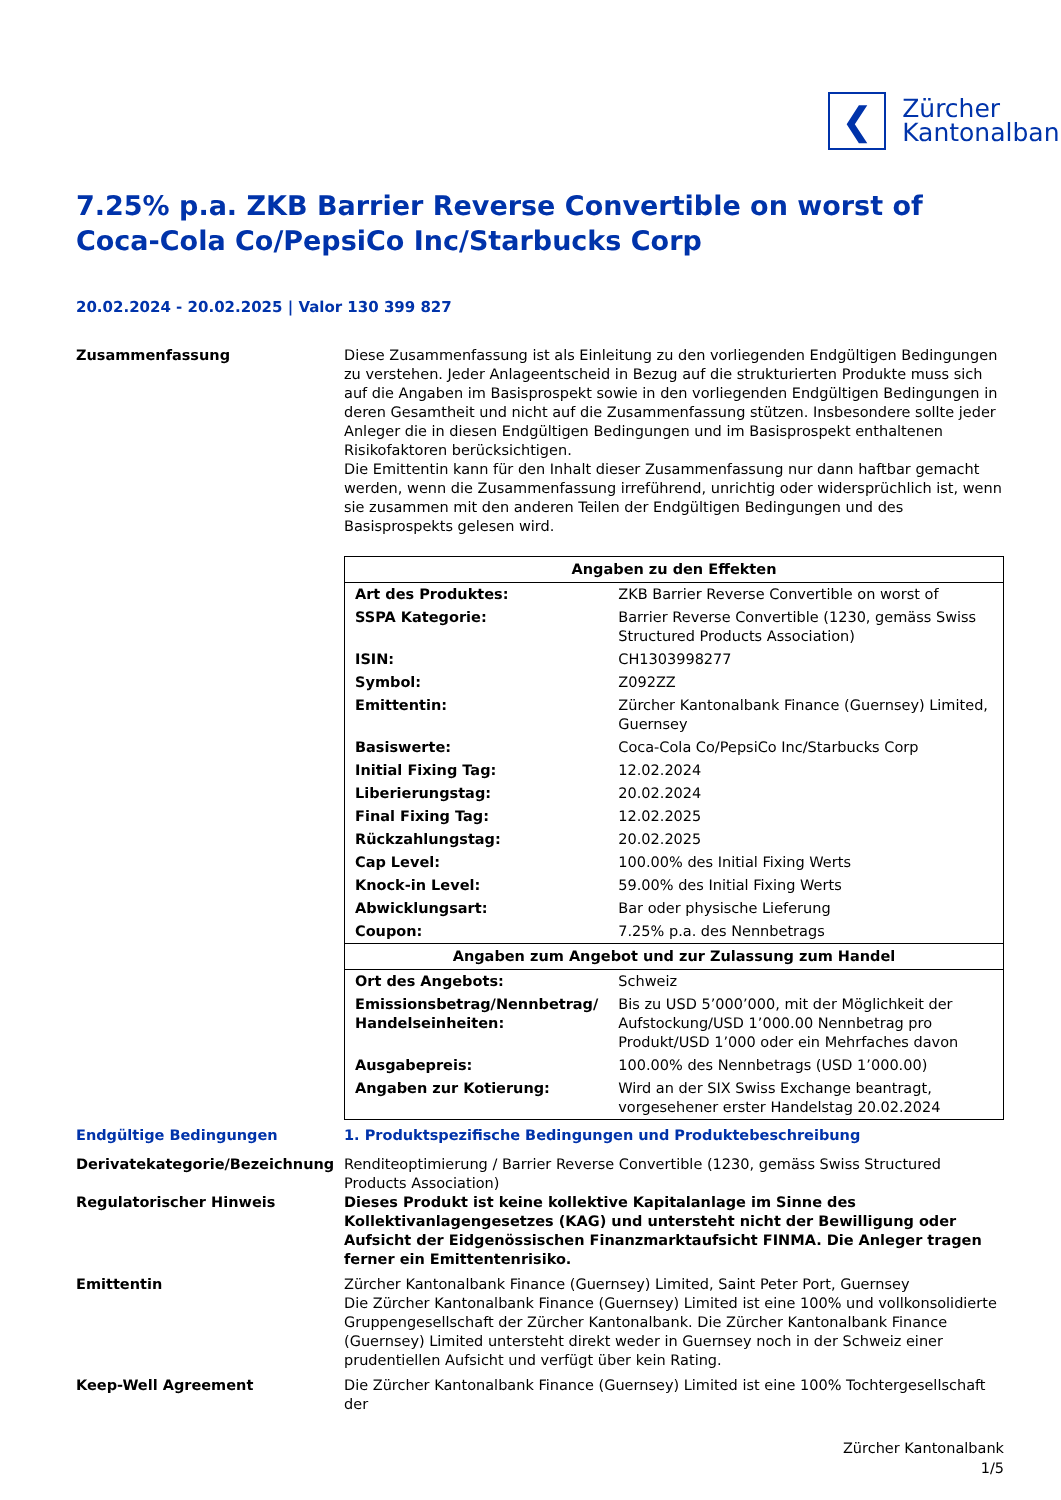❮
Zürcher
Kantonalbank
7.25% p.a. ZKB Barrier Reverse Convertible on worst of Coca-Cola Co/PepsiCo Inc/Starbucks Corp
20.02.2024 - 20.02.2025 | Valor 130 399 827
Zusammenfassung Diese Zusammenfassung ist als Einleitung zu den vorliegenden Endgültigen Bedingungen zu verstehen. Jeder Anlageentscheid in Bezug auf die strukturierten Produkte muss sich auf die Angaben im Basisprospekt sowie in den vorliegenden Endgültigen Bedingungen in deren Gesamtheit und nicht auf die Zusammenfassung stützen. Insbesondere sollte jeder Anleger die in diesen Endgültigen Bedingungen und im Basisprospekt enthaltenen Risikofaktoren berücksichtigen.
Die Emittentin kann für den Inhalt dieser Zusammenfassung nur dann haftbar gemacht werden, wenn die Zusammenfassung irreführend, unrichtig oder widersprüchlich ist, wenn sie zusammen mit den anderen Teilen der Endgültigen Bedingungen und des Basisprospekts gelesen wird.
| Angaben zu den Effekten | |
| --- | --- |
| Art des Produktes: | ZKB Barrier Reverse Convertible on worst of |
| SSPA Kategorie: | Barrier Reverse Convertible (1230, gemäss Swiss Structured Products Association) |
| ISIN: | CH1303998277 |
| Symbol: | Z092ZZ |
| Emittentin: | Zürcher Kantonalbank Finance (Guernsey) Limited, Guernsey |
| Basiswerte: | Coca-Cola Co/PepsiCo Inc/Starbucks Corp |
| Initial Fixing Tag: | 12.02.2024 |
| Liberierungstag: | 20.02.2024 |
| Final Fixing Tag: | 12.02.2025 |
| Rückzahlungstag: | 20.02.2025 |
| Cap Level: | 100.00% des Initial Fixing Werts |
| Knock-in Level: | 59.00% des Initial Fixing Werts |
| Abwicklungsart: | Bar oder physische Lieferung |
| Coupon: | 7.25% p.a. des Nennbetrags |
| Angaben zum Angebot und zur Zulassung zum Handel | |
| Ort des Angebots: | Schweiz |
| Emissionsbetrag/Nennbetrag/ Handelseinheiten: | Bis zu USD 5’000’000, mit der Möglichkeit der Aufstockung/USD 1’000.00 Nennbetrag pro Produkt/USD 1’000 oder ein Mehrfaches davon |
| Ausgabepreis: | 100.00% des Nennbetrags (USD 1’000.00) |
| Angaben zur Kotierung: | Wird an der SIX Swiss Exchange beantragt, vorgesehener erster Handelstag 20.02.2024 |
Endgültige Bedingungen 1. Produktspezifische Bedingungen und Produktebeschreibung
Derivatekategorie/Bezeichnung Renditeoptimierung / Barrier Reverse Convertible (1230, gemäss Swiss Structured Products Association)
Regulatorischer Hinweis Dieses Produkt ist keine kollektive Kapitalanlage im Sinne des Kollektivanlagengesetzes (KAG) und untersteht nicht der Bewilligung oder Aufsicht der Eidgenössischen Finanzmarktaufsicht FINMA. Die Anleger tragen ferner ein Emittentenrisiko.
Emittentin Zürcher Kantonalbank Finance (Guernsey) Limited, Saint Peter Port, Guernsey
Die Zürcher Kantonalbank Finance (Guernsey) Limited ist eine 100% und vollkonsolidierte Gruppengesellschaft der Zürcher Kantonalbank. Die Zürcher Kantonalbank Finance (Guernsey) Limited untersteht direkt weder in Guernsey noch in der Schweiz einer prudentiellen Aufsicht und verfügt über kein Rating.
Keep-Well Agreement Die Zürcher Kantonalbank Finance (Guernsey) Limited ist eine 100% Tochtergesellschaft der
Zürcher Kantonalbank
1/5